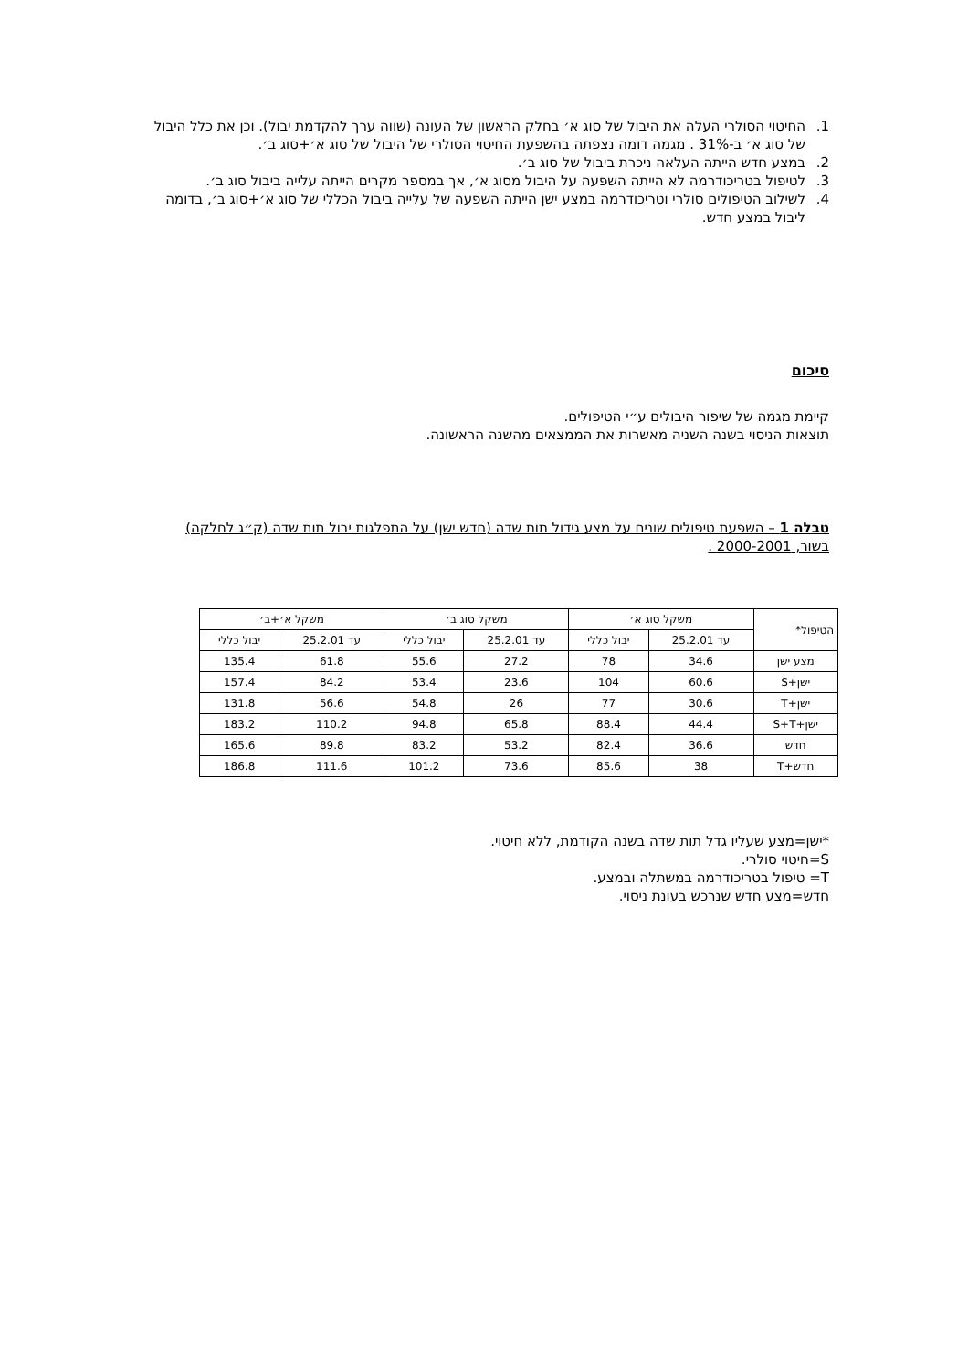1. החיטוי הסולרי העלה את היבול של סוג א׳ בחלק הראשון של העונה (שווה ערך להקדמת יבול). וכן את כלל היבול של סוג א׳ ב-31% . מגמה דומה נצפתה בהשפעת החיטוי הסולרי של היבול של סוג א׳+סוג ב׳.
2. במצע חדש הייתה העלאה ניכרת ביבול של סוג ב׳.
3. לטיפול בטריכודרמה לא הייתה השפעה על היבול מסוג א׳, אך במספר מקרים הייתה עלייה ביבול סוג ב׳.
4. לשילוב הטיפולים סולרי וטריכודרמה במצע ישן הייתה השפעה של עלייה ביבול הכללי של סוג א׳+סוג ב׳, בדומה ליבול במצע חדש.
סיכום
קיימת מגמה של שיפור היבולים ע״י הטיפולים.
תוצאות הניסוי בשנה השניה מאשרות את הממצאים מהשנה הראשונה.
טבלה 1 – השפעת טיפולים שונים על מצע גידול תות שדה (חדש ישן) על התפלגות יבול תות שדה (ק״ג לחלקה) בשור, 2000-2001 .
| הטיפול* | משקל סוג א׳ | | משקל סוג ב׳ | | משקל א׳+ב׳ | |
| --- | --- | --- | --- | --- | --- | --- |
| | עד 25.2.01 | יבול כללי | עד 25.2.01 | יבול כללי | עד 25.2.01 | יבול כללי |
| מצע ישן | 34.6 | 78 | 27.2 | 55.6 | 61.8 | 135.4 |
| ישן+S | 60.6 | 104 | 23.6 | 53.4 | 84.2 | 157.4 |
| ישן+T | 30.6 | 77 | 26 | 54.8 | 56.6 | 131.8 |
| ישן+S+T | 44.4 | 88.4 | 65.8 | 94.8 | 110.2 | 183.2 |
| חדש | 36.6 | 82.4 | 53.2 | 83.2 | 89.8 | 165.6 |
| חדש+T | 38 | 85.6 | 73.6 | 101.2 | 111.6 | 186.8 |
*ישן=מצע שעליו גדל תות שדה בשנה הקודמת, ללא חיטוי.
S=חיטוי סולרי.
T= טיפול בטריכודרמה במשתלה ובמצע.
חדש=מצע חדש שנרכש בעונת ניסוי.